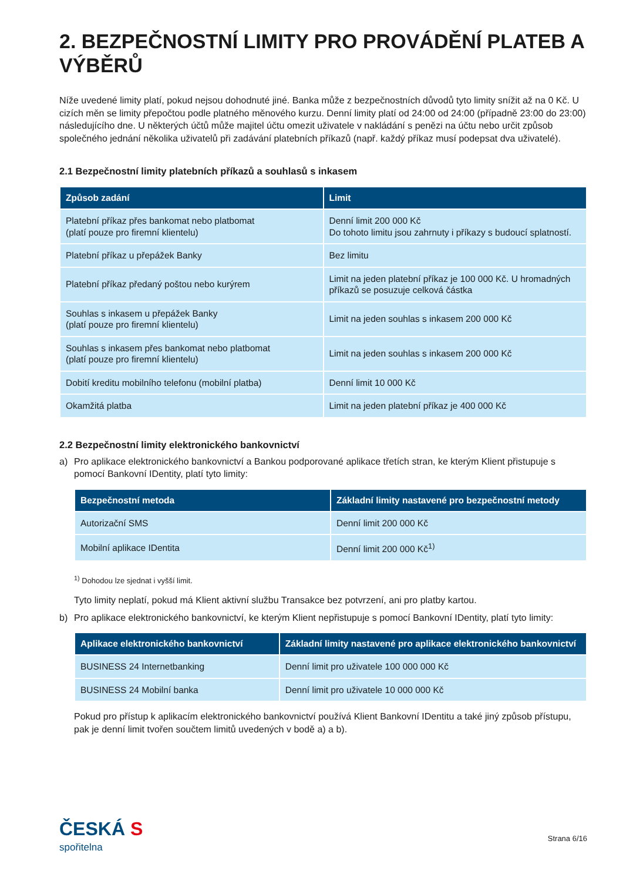2. BEZPEČNOSTNÍ LIMITY PRO PROVÁDĚNÍ PLATEB A VÝBĚRŮ
Níže uvedené limity platí, pokud nejsou dohodnuté jiné. Banka může z bezpečnostních důvodů tyto limity snížit až na 0 Kč. U cizích měn se limity přepočtou podle platného měnového kurzu. Denní limity platí od 24:00 od 24:00 (případně 23:00 do 23:00) následujícího dne. U některých účtů může majitel účtu omezit uživatele v nakládání s penězi na účtu nebo určit způsob společného jednání několika uživatelů při zadávání platebních příkazů (např. každý příkaz musí podepsat dva uživatelé).
2.1 Bezpečnostní limity platebních příkazů a souhlasů s inkasem
| Způsob zadání | Limit |
| --- | --- |
| Platební příkaz přes bankomat nebo platbomat (platí pouze pro firemní klientelu) | Denní limit 200 000 Kč Do tohoto limitu jsou zahrnuty i příkazy s budoucí splatností. |
| Platební příkaz u přepážek Banky | Bez limitu |
| Platební příkaz předaný poštou nebo kurýrem | Limit na jeden platební příkaz je 100 000 Kč. U hromadných příkazů se posuzuje celková částka |
| Souhlas s inkasem u přepážek Banky (platí pouze pro firemní klientelu) | Limit na jeden souhlas s inkasem 200 000 Kč |
| Souhlas s inkasem přes bankomat nebo platbomat (platí pouze pro firemní klientelu) | Limit na jeden souhlas s inkasem 200 000 Kč |
| Dobití kreditu mobilního telefonu (mobilní platba) | Denní limit 10 000 Kč |
| Okamžitá platba | Limit na jeden platební příkaz je 400 000 Kč |
2.2 Bezpečnostní limity elektronického bankovnictví
a) Pro aplikace elektronického bankovnictví a Bankou podporované aplikace třetích stran, ke kterým Klient přistupuje s pomocí Bankovní IDentity, platí tyto limity:
| Bezpečnostní metoda | Základní limity nastavené pro bezpečnostní metody |
| --- | --- |
| Autorizační SMS | Denní limit 200 000 Kč |
| Mobilní aplikace IDentita | Denní limit 200 000 Kč<sup>1)</sup> |
<sup>1)</sup> Dohodou lze sjednat i vyšší limit.
Tyto limity neplatí, pokud má Klient aktivní službu Transakce bez potvrzení, ani pro platby kartou.
b) Pro aplikace elektronického bankovnictví, ke kterým Klient nepřistupuje s pomocí Bankovní IDentity, platí tyto limity:
| Aplikace elektronického bankovnictví | Základní limity nastavené pro aplikace elektronického bankovnictví |
| --- | --- |
| BUSINESS 24 Internetbanking | Denní limit pro uživatele 100 000 000 Kč |
| BUSINESS 24 Mobilní banka | Denní limit pro uživatele 10 000 000 Kč |
Pokud pro přístup k aplikacím elektronického bankovnictví používá Klient Bankovní IDentitu a také jiný způsob přístupu, pak je denní limit tvořen součtem limitů uvedených v bodě a) a b).
ČESKÁ S
spořitelna
Strana 6/16